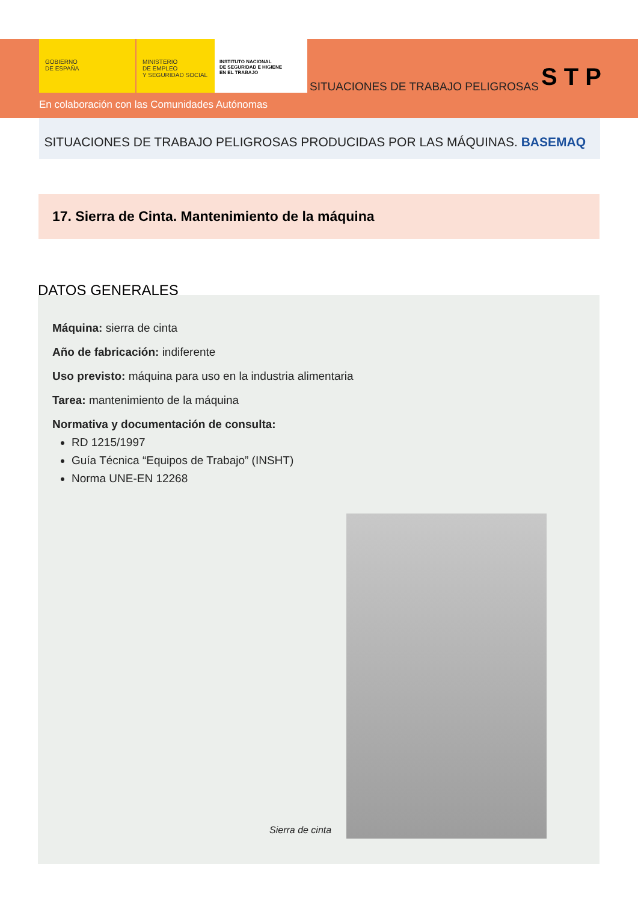GOBIERNO
DE ESPAÑA
MINISTERIO
DE EMPLEO
Y SEGURIDAD SOCIAL
INSTITUTO NACIONAL
DE SEGURIDAD E HIGIENE
EN EL TRABAJO
SITUACIONES DE TRABAJO PELIGROSAS
S T P
En colaboración con las Comunidades Autónomas
SITUACIONES DE TRABAJO PELIGROSAS PRODUCIDAS POR LAS MÁQUINAS. BASEMAQ
17. Sierra de Cinta. Mantenimiento de la máquina
DATOS GENERALES
Máquina: sierra de cinta
Año de fabricación: indiferente
Uso previsto: máquina para uso en la industria alimentaria
Tarea: mantenimiento de la máquina
Normativa y documentación de consulta:
RD 1215/1997
Guía Técnica “Equipos de Trabajo” (INSHT)
Norma UNE-EN 12268
Sierra de cinta